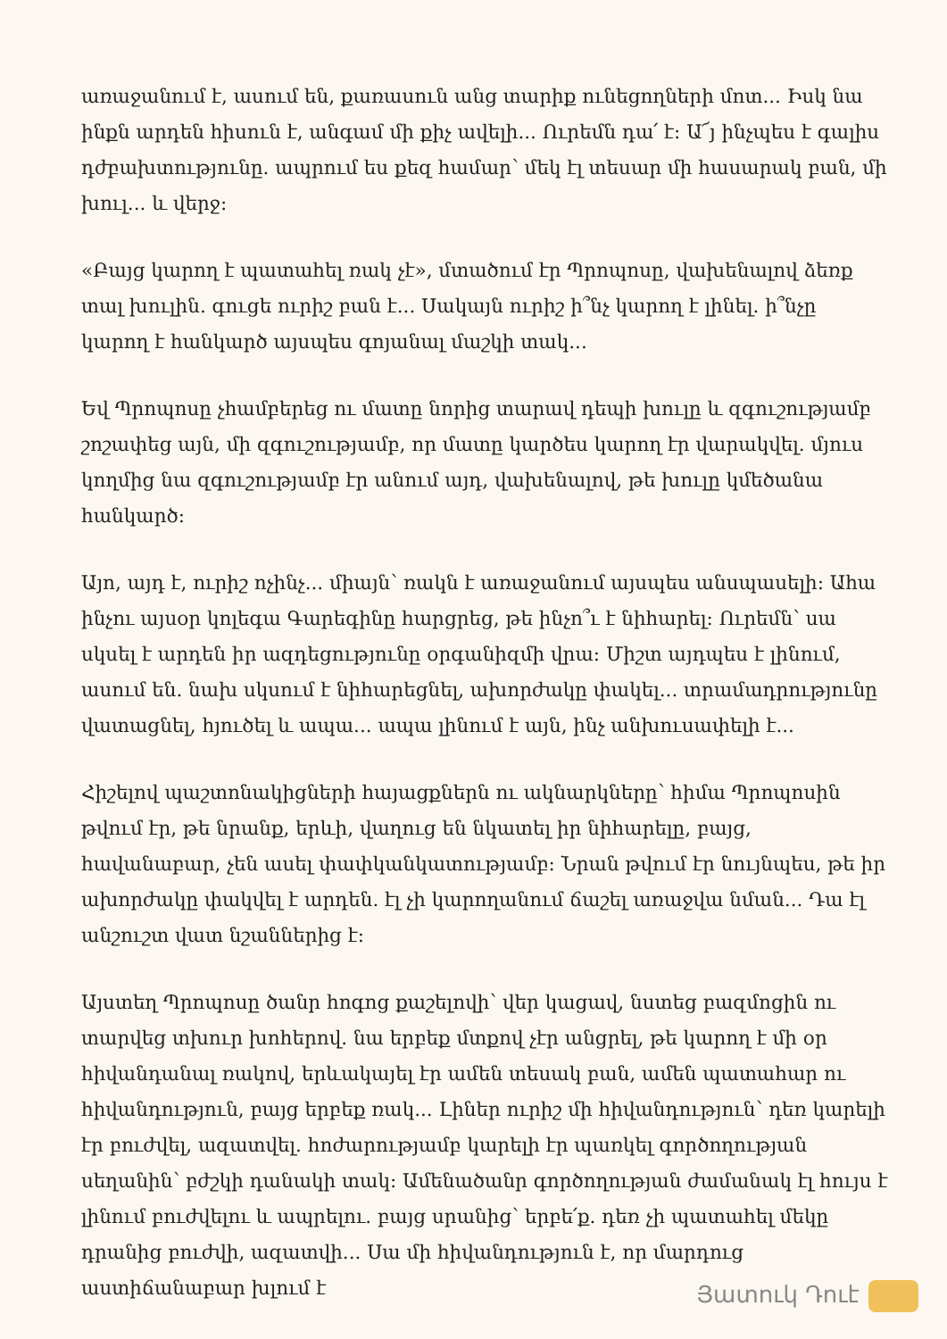առաջանում է, ասում են, քառասուն անց տարիք ունեցողների մոտ... Իսկ նա ինքն արդեն հիսուն է, անգամ մի քիչ ավելի... Ուրեմն դա՛ է: Ա՜յ ինչպես է գալիս դժբախտությունը. ապրում ես քեզ համար՝ մեկ էլ տեսար մի հասարակ բան, մի խուլ... և վերջ:
«Բայց կարող է պատահել ռակ չէ», մտածում էր Պրոպոսը, վախենալով ձեռք տալ խուլին. գուցե ուրիշ բան է... Սակայն ուրիշ ի՞նչ կարող է լինել. ի՞նչը կարող է հանկարծ այսպես գոյանալ մաշկի տակ...
Եվ Պրոպոսը չհամբերեց ու մատը նորից տարավ դեպի խուլը և զգուշությամբ շոշափեց այն, մի զգուշությամբ, որ մատը կարծես կարող էր վարակվել. մյուս կողմից նա զգուշությամբ էր անում այդ, վախենալով, թե խուլը կմեծանա հանկարծ:
Այո, այդ է, ուրիշ ոչինչ... միայն՝ ռակն է առաջանում այսպես անսպասելի: Ահա ինչու այսօր կոլեգա Գարեգինը հարցրեց, թե ինչո՞ւ է նիհարել: Ուրեմն՝ սա սկսել է արդեն իր ազդեցությունը օրգանիզմի վրա: Միշտ այդպես է լինում, ասում են. նախ սկսում է նիհարեցնել, ախորժակը փակել... տրամադրությունը վատացնել, հյուծել և ապա... ապա լինում է այն, ինչ անխուսափելի է...
Հիշելով պաշտոնակիցների հայացքներն ու ակնարկները՝ հիմա Պրոպոսին թվում էր, թե նրանք, երևի, վաղուց են նկատել իր նիհարելը, բայց, հավանաբար, չեն ասել փափկանկատությամբ: Նրան թվում էր նույնպես, թե իր ախորժակը փակվել է արդեն. էլ չի կարողանում ճաշել առաջվա նման... Դա էլ անշուշտ վատ նշաններից է:
Այստեղ Պրոպոսը ծանր հոգոց քաշելովի՝ վեր կացավ, նստեց բազմոցին ու տարվեց տխուր խոհերով. նա երբեք մտքով չէր անցրել, թե կարող է մի օր հիվանդանալ ռակով, երևակայել էր ամեն տեսակ բան, ամեն պատահար ու հիվանդություն, բայց երբեք ռակ... Լիներ ուրիշ մի հիվանդություն՝ դեռ կարելի էր բուժվել, ազատվել. հոժարությամբ կարելի էր պառկել գործողության սեղանին՝ բժշկի դանակի տակ: Ամենածանր գործողության ժամանակ էլ հույս է լինում բուժվելու և ապրելու. բայց սրանից՝ երբե՛ք. դեռ չի պատահել մեկը դրանից բուժվի, ազատվի... Սա մի հիվանդություն է, որ մարդուց աստիճանաբար խլում է
Յատուկ Դուէ